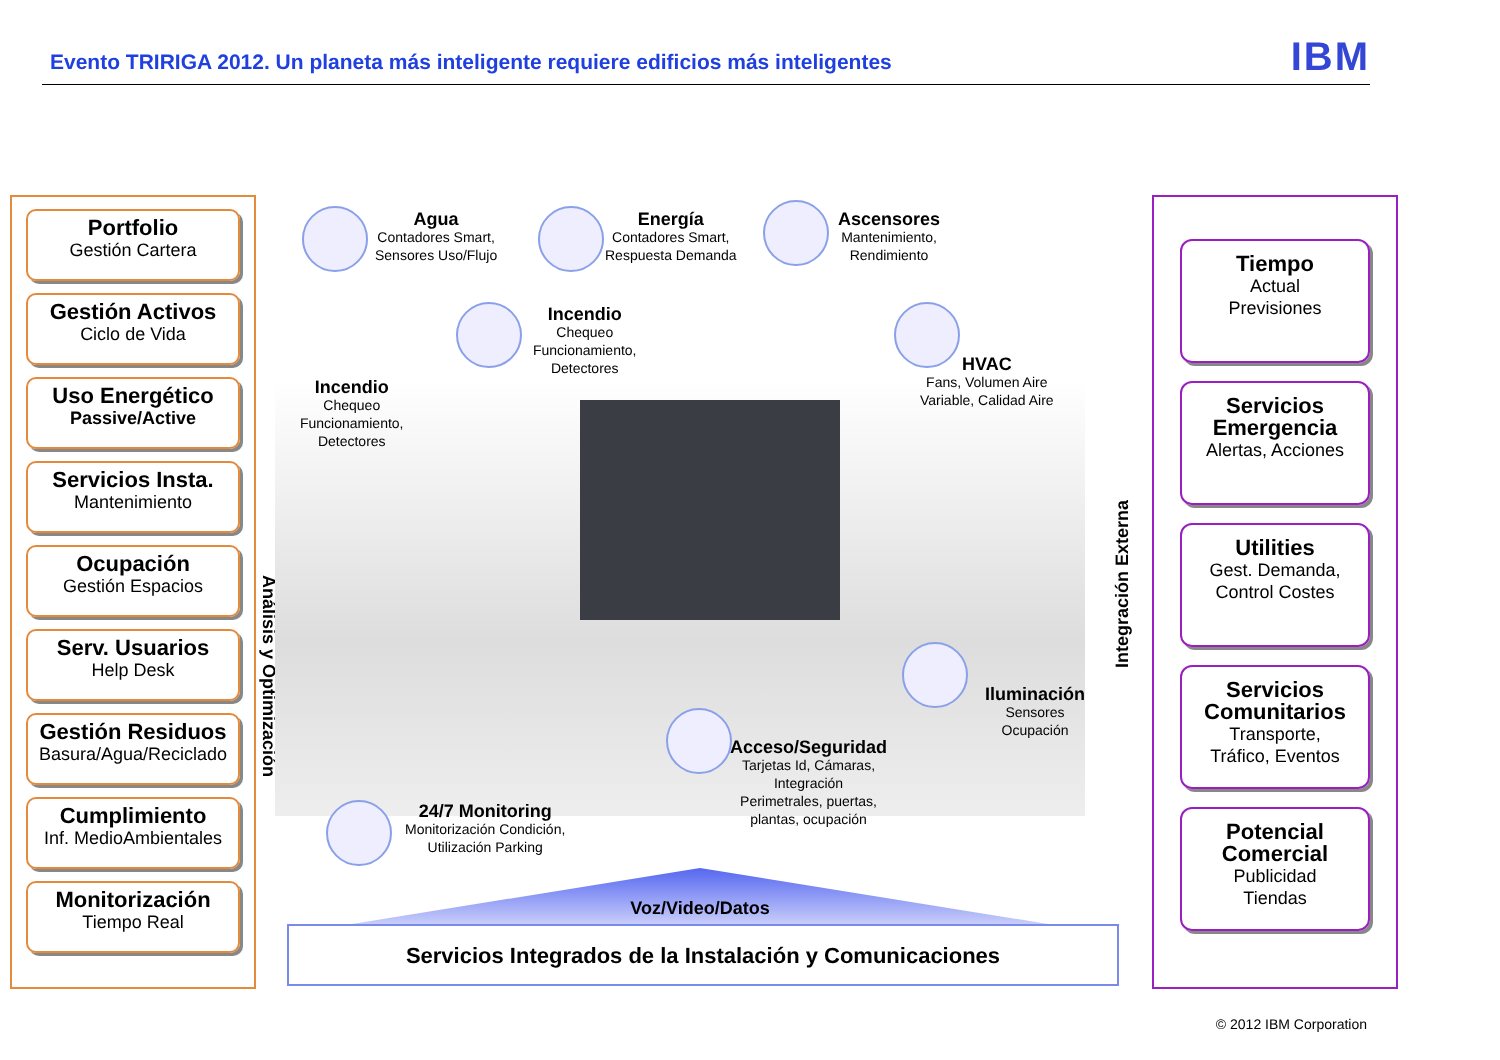Evento TRIRIGA 2012. Un planeta más inteligente requiere edificios más inteligentes
IBM
Portfolio
Gestión Cartera
Gestión Activos
Ciclo de Vida
Uso Energético
Passive/Active
Servicios Insta.
Mantenimiento
Ocupación
Gestión Espacios
Serv. Usuarios
Help Desk
Gestión Residuos
Basura/Agua/Reciclado
Cumplimiento
Inf. MedioAmbientales
Monitorización
Tiempo Real
Análisis y Optimización
Agua
Contadores Smart,
Sensores Uso/Flujo
Energía
Contadores Smart,
Respuesta Demanda
Ascensores
Mantenimiento,
Rendimiento
Incendio
Chequeo
Funcionamiento,
Detectores
HVAC
Fans, Volumen Aire
Variable, Calidad Aire
Incendio
Chequeo
Funcionamiento,
Detectores
Iluminación
Sensores
Ocupación
Acceso/Seguridad
Tarjetas Id, Cámaras,
Integración
Perimetrales, puertas,
plantas, ocupación
24/7 Monitoring
Monitorización Condición,
Utilización Parking
Voz/Video/Datos
Servicios Integrados de la Instalación y Comunicaciones
Integración Externa
Tiempo
Actual
Previsiones
Servicios Emergencia
Alertas, Acciones
Utilities
Gest. Demanda,
Control Costes
Servicios Comunitarios
Transporte,
Tráfico, Eventos
Potencial Comercial
Publicidad
Tiendas
© 2012 IBM Corporation